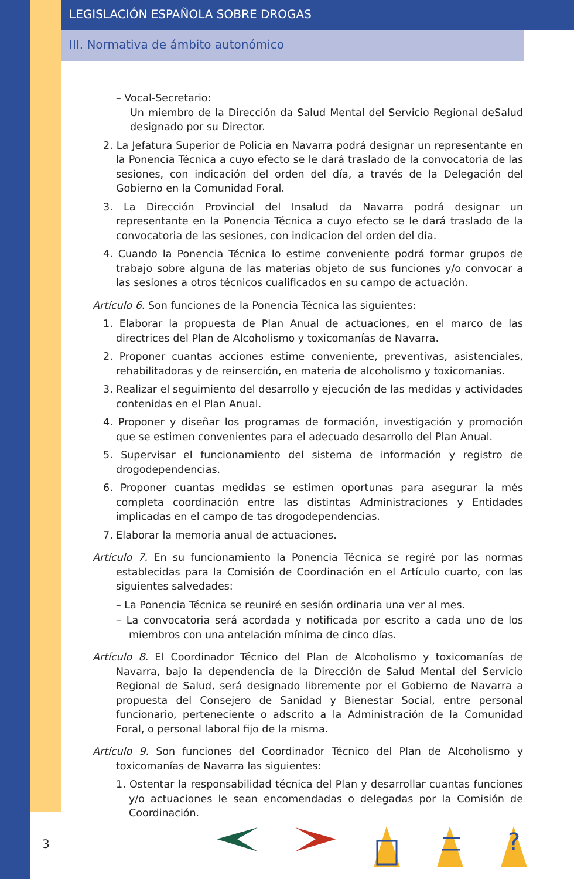LEGISLACIÓN ESPAÑOLA SOBRE DROGAS
III. Normativa de ámbito autonómico
– Vocal-Secretario:
Un miembro de la Dirección da Salud Mental del Servicio Regional deSalud designado por su Director.
2. La Jefatura Superior de Policia en Navarra podrá designar un representante en la Ponencia Técnica a cuyo efecto se le dará traslado de la convocatoria de las sesiones, con indicación del orden del día, a través de la Delegación del Gobierno en la Comunidad Foral.
3. La Dirección Provincial del Insalud da Navarra podrá designar un representante en la Ponencia Técnica a cuyo efecto se le dará traslado de la convocatoria de las sesiones, con indicacion del orden del día.
4. Cuando la Ponencia Técnica lo estime conveniente podrá formar grupos de trabajo sobre alguna de las materias objeto de sus funciones y/o convocar a las sesiones a otros técnicos cualificados en su campo de actuación.
Artículo 6. Son funciones de la Ponencia Técnica las siguientes:
1. Elaborar la propuesta de Plan Anual de actuaciones, en el marco de las directrices del Plan de Alcoholismo y toxicomanías de Navarra.
2. Proponer cuantas acciones estime conveniente, preventivas, asistenciales, rehabilitadoras y de reinserción, en materia de alcoholismo y toxicomanias.
3. Realizar el seguimiento del desarrollo y ejecución de las medidas y actividades contenidas en el Plan Anual.
4. Proponer y diseñar los programas de formación, investigación y promoción que se estimen convenientes para el adecuado desarrollo del Plan Anual.
5. Supervisar el funcionamiento del sistema de información y registro de drogodependencias.
6. Proponer cuantas medidas se estimen oportunas para asegurar la més completa coordinación entre las distintas Administraciones y Entidades implicadas en el campo de tas drogodependencias.
7. Elaborar la memoria anual de actuaciones.
Artículo 7. En su funcionamiento la Ponencia Técnica se regiré por las normas establecidas para la Comisión de Coordinación en el Artículo cuarto, con las siguientes salvedades:
– La Ponencia Técnica se reuniré en sesión ordinaria una ver al mes.
– La convocatoria será acordada y notificada por escrito a cada uno de los miembros con una antelación mínima de cinco días.
Artículo 8. El Coordinador Técnico del Plan de Alcoholismo y toxicomanías de Navarra, bajo la dependencia de la Dirección de Salud Mental del Servicio Regional de Salud, será designado libremente por el Gobierno de Navarra a propuesta del Consejero de Sanidad y Bienestar Social, entre personal funcionario, perteneciente o adscrito a la Administración de la Comunidad Foral, o personal laboral fijo de la misma.
Artículo 9. Son funciones del Coordinador Técnico del Plan de Alcoholismo y toxicomanías de Navarra las siguientes:
1. Ostentar la responsabilidad técnica del Plan y desarrollar cuantas funciones y/o actuaciones le sean encomendadas o delegadas por la Comisión de Coordinación.
3
?